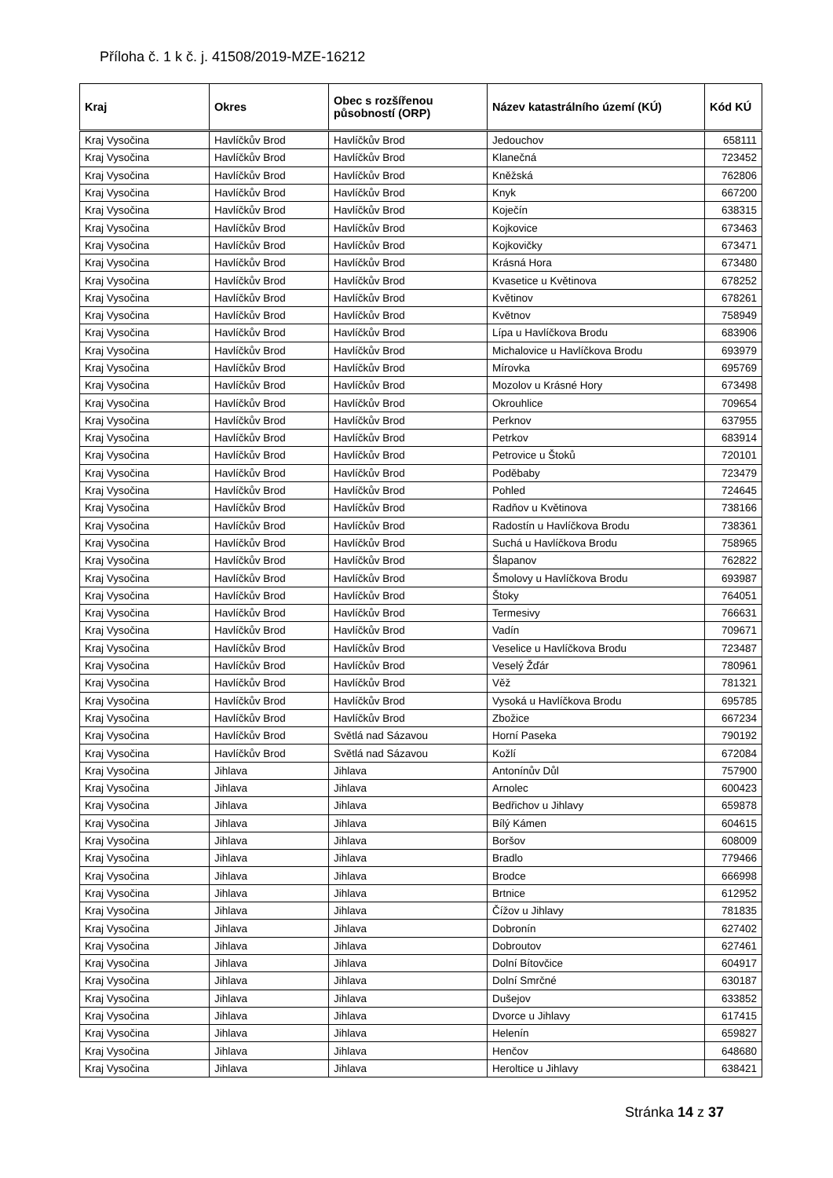Příloha č. 1 k č. j. 41508/2019-MZE-16212
| Kraj | Okres | Obec s rozšířenou působností (ORP) | Název katastrálního území (KÚ) | Kód KÚ |
| --- | --- | --- | --- | --- |
| Kraj Vysočina | Havlíčkův Brod | Havlíčkův Brod | Jedouchov | 658111 |
| Kraj Vysočina | Havlíčkův Brod | Havlíčkův Brod | Klanečná | 723452 |
| Kraj Vysočina | Havlíčkův Brod | Havlíčkův Brod | Kněžská | 762806 |
| Kraj Vysočina | Havlíčkův Brod | Havlíčkův Brod | Knyk | 667200 |
| Kraj Vysočina | Havlíčkův Brod | Havlíčkův Brod | Koječín | 638315 |
| Kraj Vysočina | Havlíčkův Brod | Havlíčkův Brod | Kojkovice | 673463 |
| Kraj Vysočina | Havlíčkův Brod | Havlíčkův Brod | Kojkovičky | 673471 |
| Kraj Vysočina | Havlíčkův Brod | Havlíčkův Brod | Krásná Hora | 673480 |
| Kraj Vysočina | Havlíčkův Brod | Havlíčkův Brod | Kvasetice u Květinova | 678252 |
| Kraj Vysočina | Havlíčkův Brod | Havlíčkův Brod | Květinov | 678261 |
| Kraj Vysočina | Havlíčkův Brod | Havlíčkův Brod | Květnov | 758949 |
| Kraj Vysočina | Havlíčkův Brod | Havlíčkův Brod | Lípa u Havlíčkova Brodu | 683906 |
| Kraj Vysočina | Havlíčkův Brod | Havlíčkův Brod | Michalovice u Havlíčkova Brodu | 693979 |
| Kraj Vysočina | Havlíčkův Brod | Havlíčkův Brod | Mírovka | 695769 |
| Kraj Vysočina | Havlíčkův Brod | Havlíčkův Brod | Mozolov u Krásné Hory | 673498 |
| Kraj Vysočina | Havlíčkův Brod | Havlíčkův Brod | Okrouhlice | 709654 |
| Kraj Vysočina | Havlíčkův Brod | Havlíčkův Brod | Perknov | 637955 |
| Kraj Vysočina | Havlíčkův Brod | Havlíčkův Brod | Petrkov | 683914 |
| Kraj Vysočina | Havlíčkův Brod | Havlíčkův Brod | Petrovice u Štoků | 720101 |
| Kraj Vysočina | Havlíčkův Brod | Havlíčkův Brod | Poděbaby | 723479 |
| Kraj Vysočina | Havlíčkův Brod | Havlíčkův Brod | Pohled | 724645 |
| Kraj Vysočina | Havlíčkův Brod | Havlíčkův Brod | Radňov u Květinova | 738166 |
| Kraj Vysočina | Havlíčkův Brod | Havlíčkův Brod | Radostín u Havlíčkova Brodu | 738361 |
| Kraj Vysočina | Havlíčkův Brod | Havlíčkův Brod | Suchá u Havlíčkova Brodu | 758965 |
| Kraj Vysočina | Havlíčkův Brod | Havlíčkův Brod | Šlapanov | 762822 |
| Kraj Vysočina | Havlíčkův Brod | Havlíčkův Brod | Šmolovy u Havlíčkova Brodu | 693987 |
| Kraj Vysočina | Havlíčkův Brod | Havlíčkův Brod | Štoky | 764051 |
| Kraj Vysočina | Havlíčkův Brod | Havlíčkův Brod | Termesivy | 766631 |
| Kraj Vysočina | Havlíčkův Brod | Havlíčkův Brod | Vadín | 709671 |
| Kraj Vysočina | Havlíčkův Brod | Havlíčkův Brod | Veselice u Havlíčkova Brodu | 723487 |
| Kraj Vysočina | Havlíčkův Brod | Havlíčkův Brod | Veselý Žďár | 780961 |
| Kraj Vysočina | Havlíčkův Brod | Havlíčkův Brod | Věž | 781321 |
| Kraj Vysočina | Havlíčkův Brod | Havlíčkův Brod | Vysoká u Havlíčkova Brodu | 695785 |
| Kraj Vysočina | Havlíčkův Brod | Havlíčkův Brod | Zbožice | 667234 |
| Kraj Vysočina | Havlíčkův Brod | Světlá nad Sázavou | Horní Paseka | 790192 |
| Kraj Vysočina | Havlíčkův Brod | Světlá nad Sázavou | Kožlí | 672084 |
| Kraj Vysočina | Jihlava | Jihlava | Antonínův Důl | 757900 |
| Kraj Vysočina | Jihlava | Jihlava | Arnolec | 600423 |
| Kraj Vysočina | Jihlava | Jihlava | Bedřichov u Jihlavy | 659878 |
| Kraj Vysočina | Jihlava | Jihlava | Bílý Kámen | 604615 |
| Kraj Vysočina | Jihlava | Jihlava | Boršov | 608009 |
| Kraj Vysočina | Jihlava | Jihlava | Bradlo | 779466 |
| Kraj Vysočina | Jihlava | Jihlava | Brodce | 666998 |
| Kraj Vysočina | Jihlava | Jihlava | Brtnice | 612952 |
| Kraj Vysočina | Jihlava | Jihlava | Čížov u Jihlavy | 781835 |
| Kraj Vysočina | Jihlava | Jihlava | Dobronín | 627402 |
| Kraj Vysočina | Jihlava | Jihlava | Dobroutov | 627461 |
| Kraj Vysočina | Jihlava | Jihlava | Dolní Bítovčice | 604917 |
| Kraj Vysočina | Jihlava | Jihlava | Dolní Smrčné | 630187 |
| Kraj Vysočina | Jihlava | Jihlava | Dušejov | 633852 |
| Kraj Vysočina | Jihlava | Jihlava | Dvorce u Jihlavy | 617415 |
| Kraj Vysočina | Jihlava | Jihlava | Helenín | 659827 |
| Kraj Vysočina | Jihlava | Jihlava | Henčov | 648680 |
| Kraj Vysočina | Jihlava | Jihlava | Heroltice u Jihlavy | 638421 |
Stránka 14 z 37